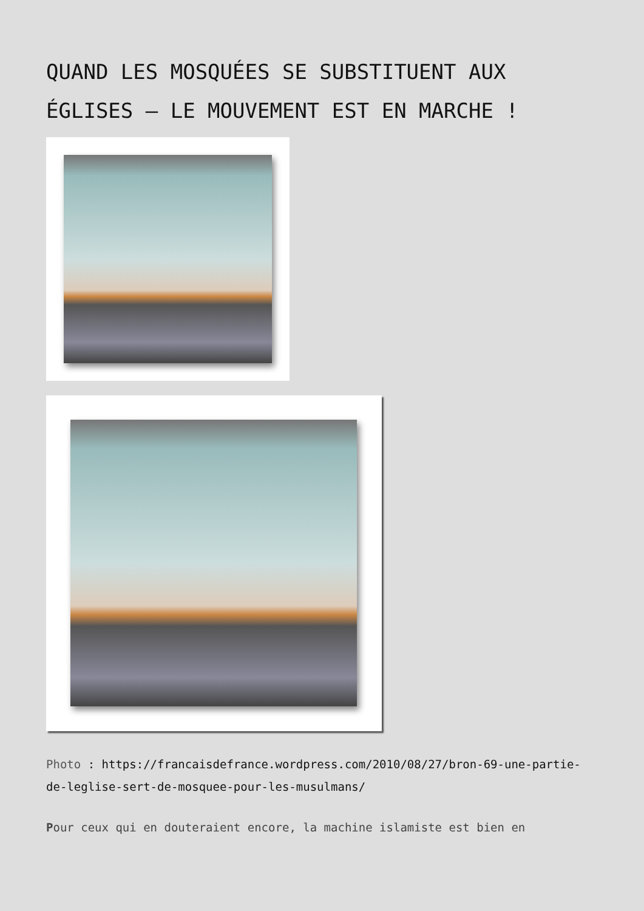QUAND LES MOSQUÉES SE SUBSTITUENT AUX ÉGLISES – LE MOUVEMENT EST EN MARCHE !
Photo : https://francaisdefrance.wordpress.com/2010/08/27/bron-69-une-partie-de-leglise-sert-de-mosquee-pour-les-musulmans/
Pour ceux qui en douteraient encore, la machine islamiste est bien en